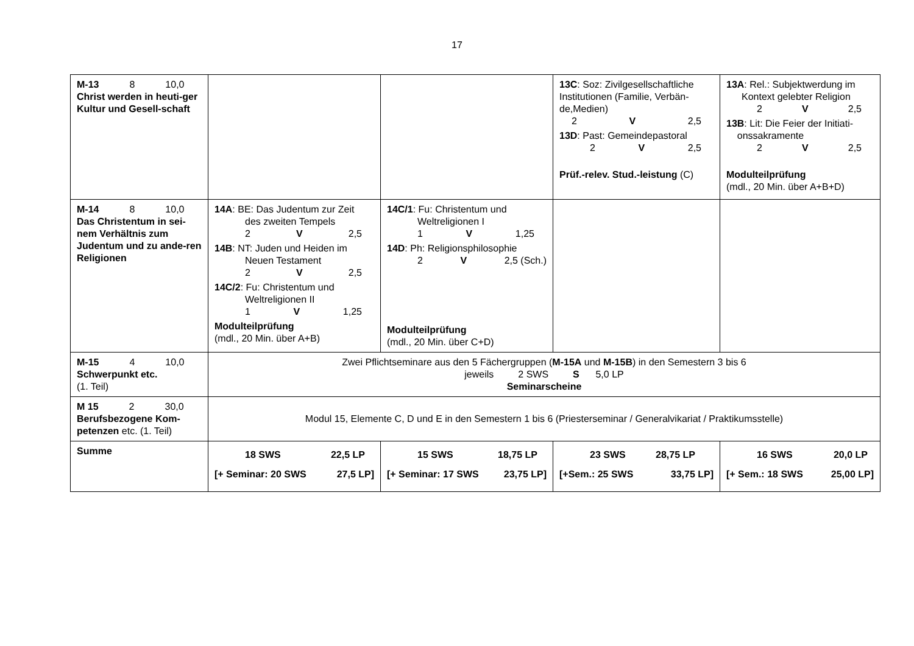17
| M-13 8 10,0 Christ werden in heuti-ger Kultur und Gesell-schaft | | | 13C : Soz: Zivilgesellschaftliche Institutionen (Familie, Verbän-de,Medien) 2 V 2,5 13D : Past: Gemeindepastoral 2 V 2,5 Prüf.-relev. Stud.-leistung (C) | 13A : Rel.: Subjektwerdung im Kontext gelebter Religion 2 V 2,5 13B : Lit: Die Feier der Initiati- onssakramente 2 V 2,5 Modulteilprüfung (mdl., 20 Min. über A+B+D) |
| M-14 8 10,0 Das Christentum in sei-nem Verhältnis zum Judentum und zu ande-ren Religionen | 14A : BE: Das Judentum zur Zeit des zweiten Tempels 2 V 2,5 14B : NT: Juden und Heiden im Neuen Testament 2 V 2,5 14C/2 : Fu: Christentum und Weltreligionen II 1 V 1,25 Modulteilprüfung (mdl., 20 Min. über A+B) | 14C/1 : Fu: Christentum und Weltreligionen I 1 V 1,25 14D : Ph: Religionsphilosophie 2 V 2,5 (Sch.) Modulteilprüfung (mdl., 20 Min. über C+D) | | |
| M-15 4 10,0 Schwerpunkt etc. (1. Teil) | Zwei Pflichtseminare aus den 5 Fächergruppen ( M-15A und M-15B ) in den Semestern 3 bis 6 jeweils 2 SWS S 5,0 LP Seminarscheine | | | |
| M 15 2 30,0 Berufsbezogene Kom-petenzen etc. (1. Teil) | Modul 15, Elemente C, D und E in den Semestern 1 bis 6 (Priesterseminar / Generalvikariat / Praktikumsstelle) | | | |
| Summe | 18 SWS 22,5 LP [+ Seminar: 20 SWS 27,5 LP] | 15 SWS 18,75 LP [+ Seminar: 17 SWS 23,75 LP] | 23 SWS 28,75 LP [+Sem.: 25 SWS 33,75 LP] | 16 SWS 20,0 LP [+ Sem.: 18 SWS 25,00 LP] |